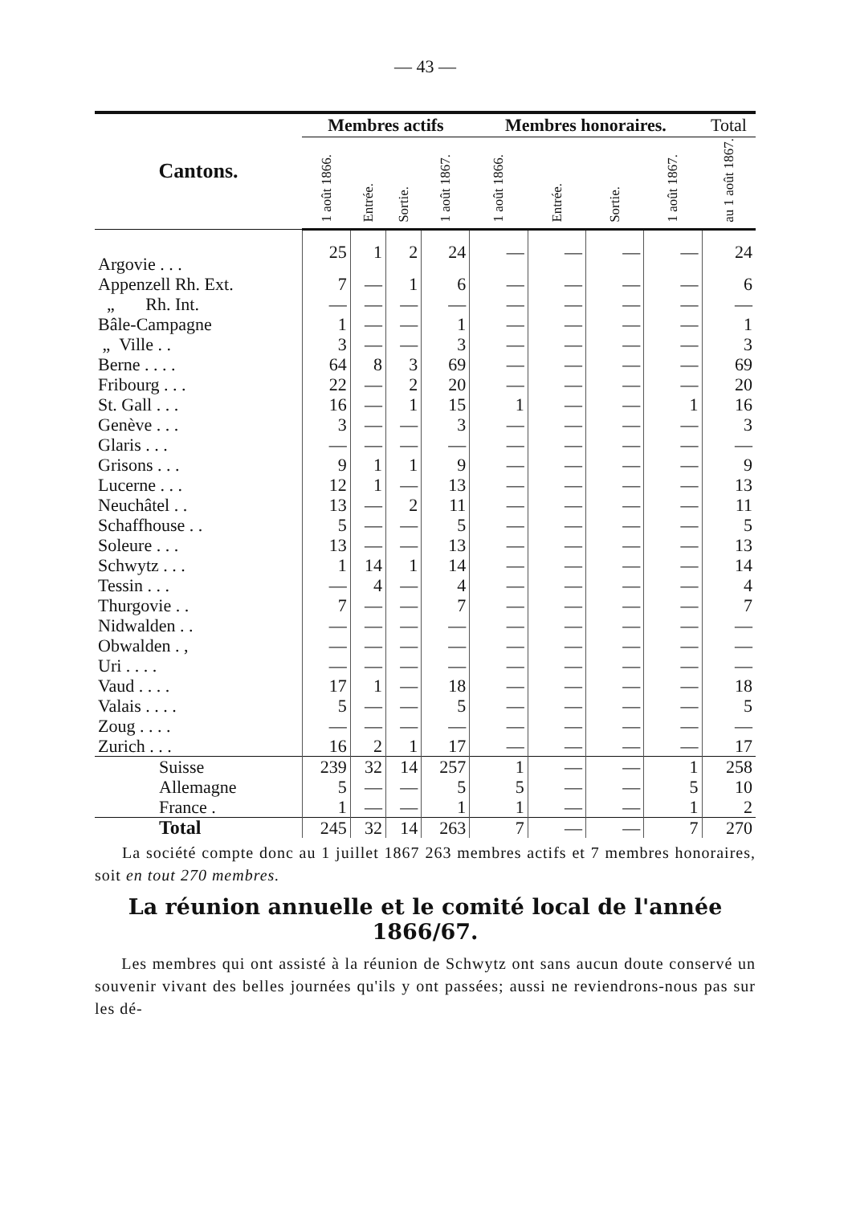— 43 —
| Cantons. | Membres actifs | | | | Membres honoraires. | | | | Total |
| --- | --- | --- | --- | --- | --- | --- | --- | --- | --- |
| | 1 août 1866. | Entrée. | Sortie. | 1 août 1867. | 1 août 1866. | Entrée. | Sortie. | 1 août 1867. | au 1 août 1867. |
| Argovie . . . | 25 | 1 | 2 | 24 | — | — | — | — | 24 |
| Appenzell Rh. Ext. | 7 | — | 1 | 6 | — | — | — | — | 6 |
| „ Rh. Int. | — | — | — | — | — | — | — | — | — |
| Bâle-Campagne | 1 | — | — | 1 | — | — | — | — | 1 |
| „ Ville . . | 3 | — | — | 3 | — | — | — | — | 3 |
| Berne . . . . | 64 | 8 | 3 | 69 | — | — | — | — | 69 |
| Fribourg . . . | 22 | — | 2 | 20 | — | — | — | — | 20 |
| St. Gall . . . | 16 | — | 1 | 15 | 1 | — | — | 1 | 16 |
| Genève . . . | 3 | — | — | 3 | — | — | — | — | 3 |
| Glaris . . . | — | — | — | — | — | — | — | — | — |
| Grisons . . . | 9 | 1 | 1 | 9 | — | — | — | — | 9 |
| Lucerne . . . | 12 | 1 | — | 13 | — | — | — | — | 13 |
| Neuchâtel . . | 13 | — | 2 | 11 | — | — | — | — | 11 |
| Schaffhouse . . | 5 | — | — | 5 | — | — | — | — | 5 |
| Soleure . . . | 13 | — | — | 13 | — | — | — | — | 13 |
| Schwytz . . . | 1 | 14 | 1 | 14 | — | — | — | — | 14 |
| Tessin . . . | — | 4 | — | 4 | — | — | — | — | 4 |
| Thurgovie . . | 7 | — | — | 7 | — | — | — | — | 7 |
| Nidwalden . . | — | — | — | — | — | — | — | — | — |
| Obwalden . , | — | — | — | — | — | — | — | — | — |
| Uri . . . . | — | — | — | — | — | — | — | — | — |
| Vaud . . . . | 17 | 1 | — | 18 | — | — | — | — | 18 |
| Valais . . . . | 5 | — | — | 5 | — | — | — | — | 5 |
| Zoug . . . . | — | — | — | — | — | — | — | — | — |
| Zurich . . . | 16 | 2 | 1 | 17 | — | — | — | — | 17 |
| Suisse | 239 | 32 | 14 | 257 | 1 | — | — | 1 | 258 |
| Allemagne | 5 | — | — | 5 | 5 | — | — | 5 | 10 |
| France . | 1 | — | — | 1 | 1 | — | — | 1 | 2 |
| Total | 245 | 32 | 14 | 263 | 7 | — | — | 7 | 270 |
La société compte donc au 1 juillet 1867 263 membres actifs et 7 membres honoraires, soit en tout 270 membres.
La réunion annuelle et le comité local de l'année 1866/67.
Les membres qui ont assisté à la réunion de Schwytz ont sans aucun doute conservé un souvenir vivant des belles journées qu'ils y ont passées; aussi ne reviendrons-nous pas sur les dé-